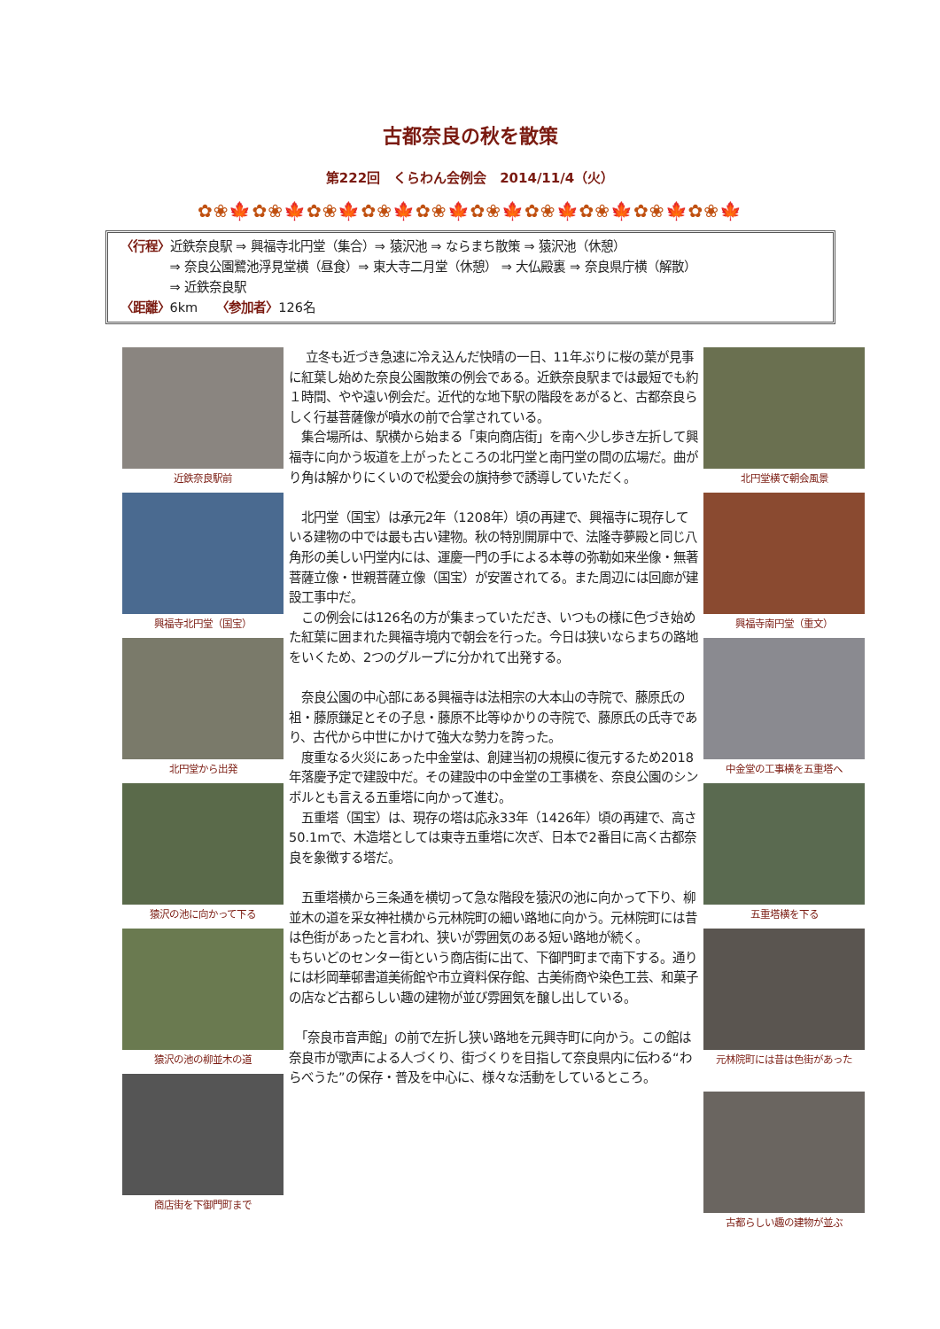古都奈良の秋を散策
第222回　くらわん会例会　2014/11/4（火）
✿❀🍁✿❀🍁✿❀🍁✿❀🍁✿❀🍁✿❀🍁✿❀🍁✿❀🍁✿❀🍁✿❀🍁
〈行程〉近鉄奈良駅 ⇒ 興福寺北円堂（集合）⇒ 猿沢池 ⇒ ならまち散策 ⇒ 猿沢池（休憩）
⇒ 奈良公園鷺池浮見堂横（昼食）⇒ 東大寺二月堂（休憩） ⇒ 大仏殿裏 ⇒ 奈良県庁横（解散）
⇒ 近鉄奈良駅
〈距離〉6km　　〈参加者〉126名
近鉄奈良駅前
興福寺北円堂（国宝）
北円堂から出発
猿沢の池に向かって下る
猿沢の池の柳並木の道
商店街を下御門町まで
　 立冬も近づき急速に冷え込んだ快晴の一日、11年ぶりに桜の葉が見事に紅葉し始めた奈良公園散策の例会である。近鉄奈良駅までは最短でも約１時間、やや遠い例会だ。近代的な地下駅の階段をあがると、古都奈良らしく行基菩薩像が噴水の前で合掌されている。
　集合場所は、駅横から始まる「東向商店街」を南へ少し歩き左折して興福寺に向かう坂道を上がったところの北円堂と南円堂の間の広場だ。曲がり角は解かりにくいので松愛会の旗持参で誘導していただく。
　北円堂（国宝）は承元2年（1208年）頃の再建で、興福寺に現存している建物の中では最も古い建物。秋の特別開扉中で、法隆寺夢殿と同じ八角形の美しい円堂内には、運慶一門の手による本尊の弥勒如来坐像・無著菩薩立像・世親菩薩立像（国宝）が安置されてる。また周辺には回廊が建設工事中だ。
　この例会には126名の方が集まっていただき、いつもの様に色づき始めた紅葉に囲まれた興福寺境内で朝会を行った。今日は狭いならまちの路地をいくため、2つのグループに分かれて出発する。
　奈良公園の中心部にある興福寺は法相宗の大本山の寺院で、藤原氏の祖・藤原鎌足とその子息・藤原不比等ゆかりの寺院で、藤原氏の氏寺であり、古代から中世にかけて強大な勢力を誇った。
　度重なる火災にあった中金堂は、創建当初の規模に復元するため2018年落慶予定で建設中だ。その建設中の中金堂の工事横を、奈良公園のシンボルとも言える五重塔に向かって進む。
　五重塔（国宝）は、現存の塔は応永33年（1426年）頃の再建で、高さ50.1mで、木造塔としては東寺五重塔に次ぎ、日本で2番目に高く古都奈良を象徴する塔だ。
　五重塔横から三条通を横切って急な階段を猿沢の池に向かって下り、柳並木の道を采女神社横から元林院町の細い路地に向かう。元林院町には昔は色街があったと言われ、狭いが雰囲気のある短い路地が続く。
もちいどのセンター街という商店街に出て、下御門町まで南下する。通りには杉岡華邨書道美術館や市立資料保存館、古美術商や染色工芸、和菓子の店など古都らしい趣の建物が並び雰囲気を醸し出している。
　「奈良市音声館」の前で左折し狭い路地を元興寺町に向かう。この館は奈良市が歌声による人づくり、街づくりを目指して奈良県内に伝わる“わらべうた”の保存・普及を中心に、様々な活動をしているところ。
北円堂横で朝会風景
興福寺南円堂（重文）
中金堂の工事横を五重塔へ
五重塔横を下る
元林院町には昔は色街があった
古都らしい趣の建物が並ぶ